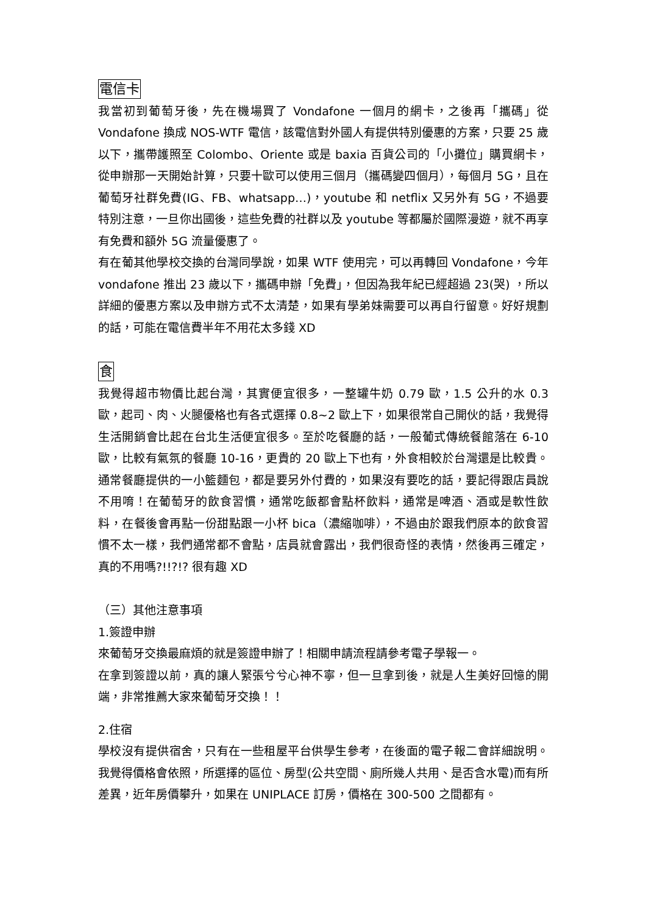電信卡
我當初到葡萄牙後，先在機場買了 Vondafone 一個月的網卡，之後再「攜碼」從 Vondafone 換成 NOS-WTF 電信，該電信對外國人有提供特別優惠的方案，只要 25 歲以下，攜帶護照至 Colombo、Oriente 或是 baxia 百貨公司的「小攤位」購買網卡，從申辦那一天開始計算，只要十歐可以使用三個月（攜碼變四個月），每個月 5G，且在葡萄牙社群免費(IG、FB、whatsapp…)，youtube 和 netflix 又另外有 5G，不過要特別注意，一旦你出國後，這些免費的社群以及 youtube 等都屬於國際漫遊，就不再享有免費和額外 5G 流量優惠了。
有在葡其他學校交換的台灣同學說，如果 WTF 使用完，可以再轉回 Vondafone，今年 vondafone 推出 23 歲以下，攜碼申辦「免費」，但因為我年紀已經超過 23(哭) ，所以詳細的優惠方案以及申辦方式不太清楚，如果有學弟妹需要可以再自行留意。好好規劃的話，可能在電信費半年不用花太多錢 XD
食
我覺得超市物價比起台灣，其實便宜很多，一整罐牛奶 0.79 歐，1.5 公升的水 0.3 歐，起司、肉、火腿優格也有各式選擇 0.8~2 歐上下，如果很常自己開伙的話，我覺得生活開銷會比起在台北生活便宜很多。至於吃餐廳的話，一般葡式傳統餐館落在 6-10 歐，比較有氣氛的餐廳 10-16，更貴的 20 歐上下也有，外食相較於台灣還是比較貴。通常餐廳提供的一小籃麵包，都是要另外付費的，如果沒有要吃的話，要記得跟店員說不用唷！在葡萄牙的飲食習慣，通常吃飯都會點杯飲料，通常是啤酒、酒或是軟性飲料，在餐後會再點一份甜點跟一小杯 bica（濃縮咖啡），不過由於跟我們原本的飲食習慣不太一樣，我們通常都不會點，店員就會露出，我們很奇怪的表情，然後再三確定，真的不用嗎?!!?!? 很有趣 XD
（三）其他注意事項
1.簽證申辦
來葡萄牙交換最麻煩的就是簽證申辦了！相關申請流程請參考電子學報一。
在拿到簽證以前，真的讓人緊張兮兮心神不寧，但一旦拿到後，就是人生美好回憶的開端，非常推薦大家來葡萄牙交換！！
2.住宿
學校沒有提供宿舍，只有在一些租屋平台供學生參考，在後面的電子報二會詳細說明。我覺得價格會依照，所選擇的區位、房型(公共空間、廁所幾人共用、是否含水電)而有所差異，近年房價攀升，如果在 UNIPLACE 訂房，價格在 300-500 之間都有。